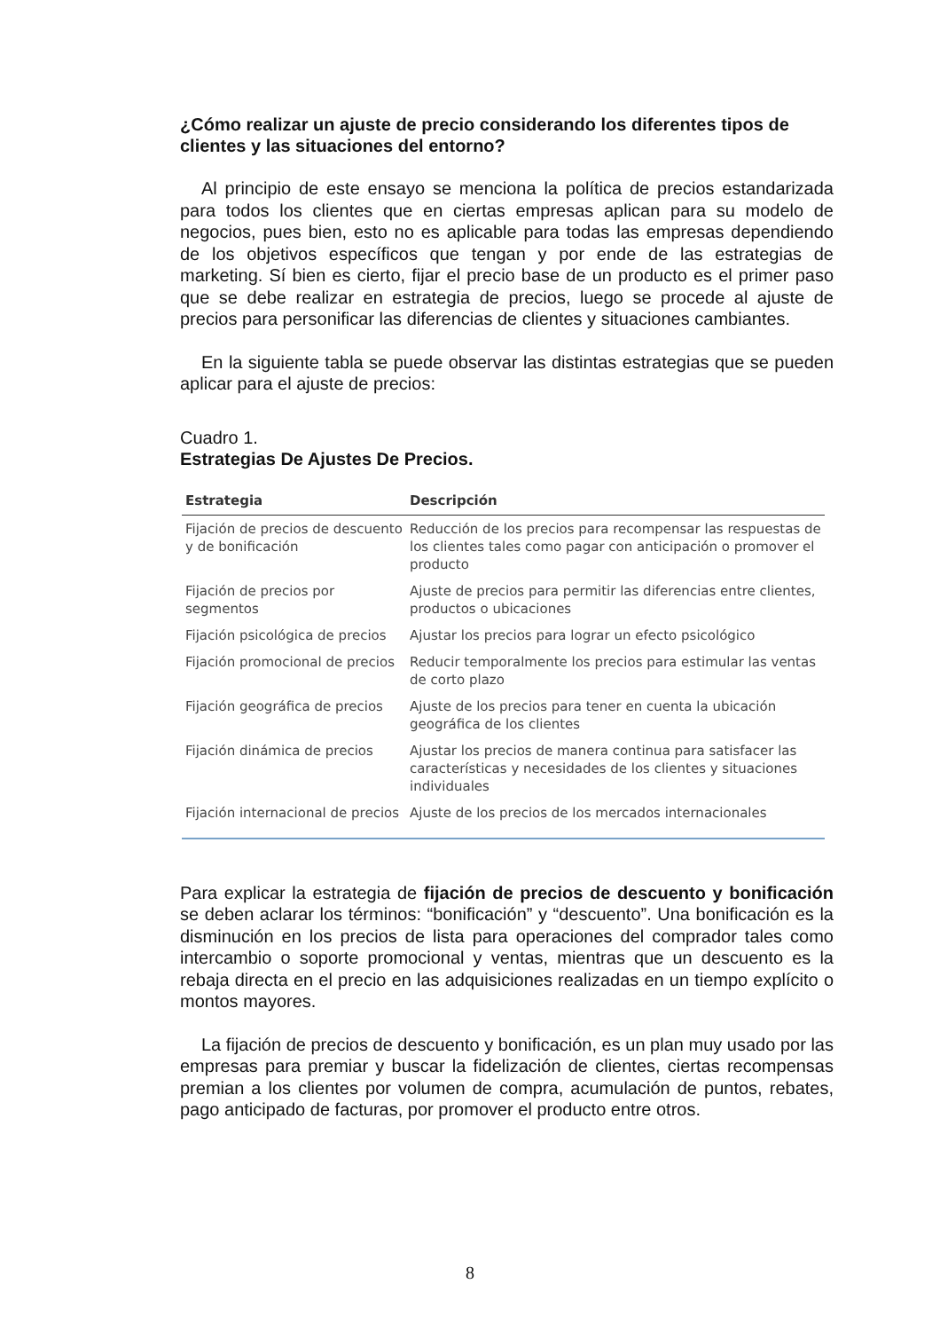¿Cómo realizar un ajuste de precio considerando los diferentes tipos de clientes y las situaciones del entorno?
Al principio de este ensayo se menciona la política de precios estandarizada para todos los clientes que en ciertas empresas aplican para su modelo de negocios, pues bien, esto no es aplicable para todas las empresas dependiendo de los objetivos específicos que tengan y por ende de las estrategias de marketing. Sí bien es cierto, fijar el precio base de un producto es el primer paso que se debe realizar en estrategia de precios, luego se procede al ajuste de precios para personificar las diferencias de clientes y situaciones cambiantes.
En la siguiente tabla se puede observar las distintas estrategias que se pueden aplicar para el ajuste de precios:
Cuadro 1.
Estrategias De Ajustes De Precios.
| Estrategia | Descripción |
| --- | --- |
| Fijación de precios de descuento y de bonificación | Reducción de los precios para recompensar las respuestas de los clientes tales como pagar con anticipación o promover el producto |
| Fijación de precios por segmentos | Ajuste de precios para permitir las diferencias entre clientes, productos o ubicaciones |
| Fijación psicológica de precios | Ajustar los precios para lograr un efecto psicológico |
| Fijación promocional de precios | Reducir temporalmente los precios para estimular las ventas de corto plazo |
| Fijación geográfica de precios | Ajuste de los precios para tener en cuenta la ubicación geográfica de los clientes |
| Fijación dinámica de precios | Ajustar los precios de manera continua para satisfacer las características y necesidades de los clientes y situaciones individuales |
| Fijación internacional de precios | Ajuste de los precios de los mercados internacionales |
Para explicar la estrategia de fijación de precios de descuento y bonificación se deben aclarar los términos: “bonificación” y “descuento”. Una bonificación es la disminución en los precios de lista para operaciones del comprador tales como intercambio o soporte promocional y ventas, mientras que un descuento es la rebaja directa en el precio en las adquisiciones realizadas en un tiempo explícito o montos mayores.
La fijación de precios de descuento y bonificación, es un plan muy usado por las empresas para premiar y buscar la fidelización de clientes, ciertas recompensas premian a los clientes por volumen de compra, acumulación de puntos, rebates, pago anticipado de facturas, por promover el producto entre otros.
8